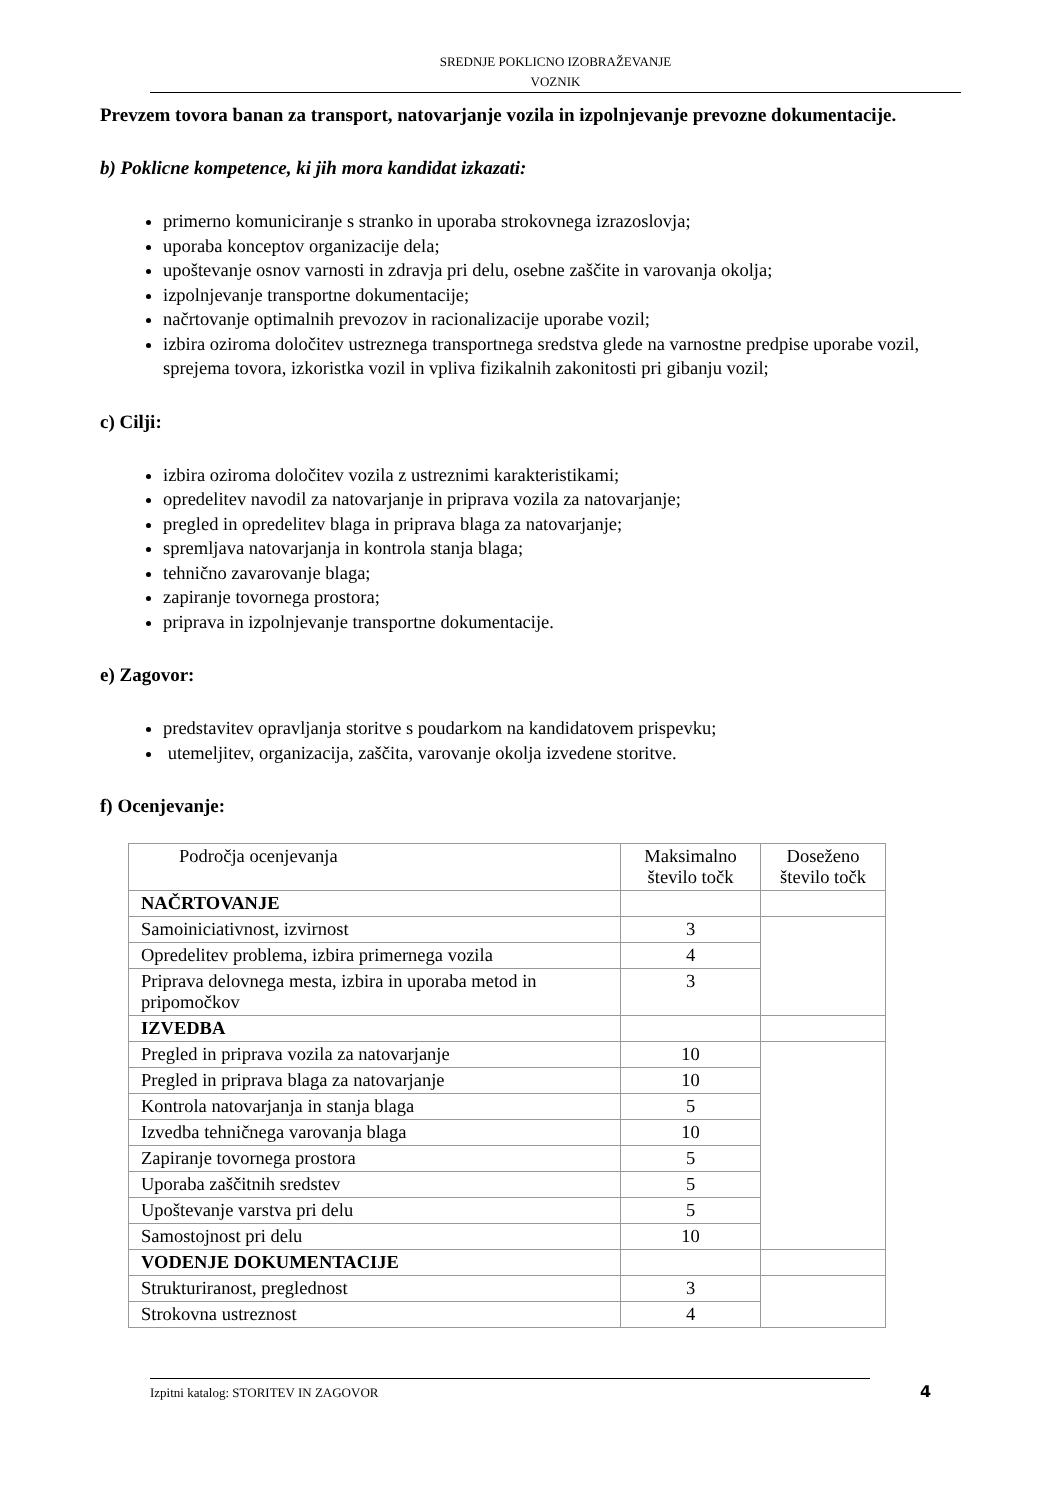SREDNJE POKLICNO IZOBRAŽEVANJE
VOZNIK
Prevzem tovora banan za transport, natovarjanje vozila in izpolnjevanje prevozne dokumentacije.
b) Poklicne kompetence, ki jih mora kandidat izkazati:
primerno komuniciranje s stranko in uporaba strokovnega izrazoslovja;
uporaba konceptov organizacije dela;
upoštevanje osnov varnosti in zdravja pri delu, osebne zaščite in varovanja okolja;
izpolnjevanje transportne dokumentacije;
načrtovanje optimalnih prevozov in racionalizacije uporabe vozil;
izbira oziroma določitev ustreznega transportnega sredstva glede na varnostne predpise uporabe vozil, sprejema tovora, izkoristka vozil in vpliva fizikalnih zakonitosti pri gibanju vozil;
c) Cilji:
izbira oziroma določitev vozila z ustreznimi karakteristikami;
opredelitev navodil za natovarjanje in priprava vozila za natovarjanje;
pregled in opredelitev blaga in priprava blaga za natovarjanje;
spremljava natovarjanja in kontrola stanja blaga;
tehnično zavarovanje blaga;
zapiranje tovornega prostora;
priprava in izpolnjevanje transportne dokumentacije.
e) Zagovor:
predstavitev opravljanja storitve s poudarkom na kandidatovem prispevku;
utemeljitev, organizacija, zaščita, varovanje okolja izvedene storitve.
f) Ocenjevanje:
| Področja ocenjevanja | Maksimalno število točk | Doseženo število točk |
| --- | --- | --- |
| NAČRTOVANJE | | |
| Samoiniciativnost, izvirnost | 3 | |
| Opredelitev problema, izbira primernega vozila | 4 | |
| Priprava delovnega mesta, izbira in uporaba metod in pripomočkov | 3 | |
| IZVEDBA | | |
| Pregled in priprava vozila za natovarjanje | 10 | |
| Pregled in priprava blaga za natovarjanje | 10 | |
| Kontrola natovarjanja in stanja blaga | 5 | |
| Izvedba tehničnega varovanja blaga | 10 | |
| Zapiranje tovornega prostora | 5 | |
| Uporaba zaščitnih sredstev | 5 | |
| Upoštevanje varstva pri delu | 5 | |
| Samostojnost pri delu | 10 | |
| VODENJE DOKUMENTACIJE | | |
| Strukturiranost, preglednost | 3 | |
| Strokovna ustreznost | 4 | |
Izpitni katalog: STORITEV IN ZAGOVOR 4